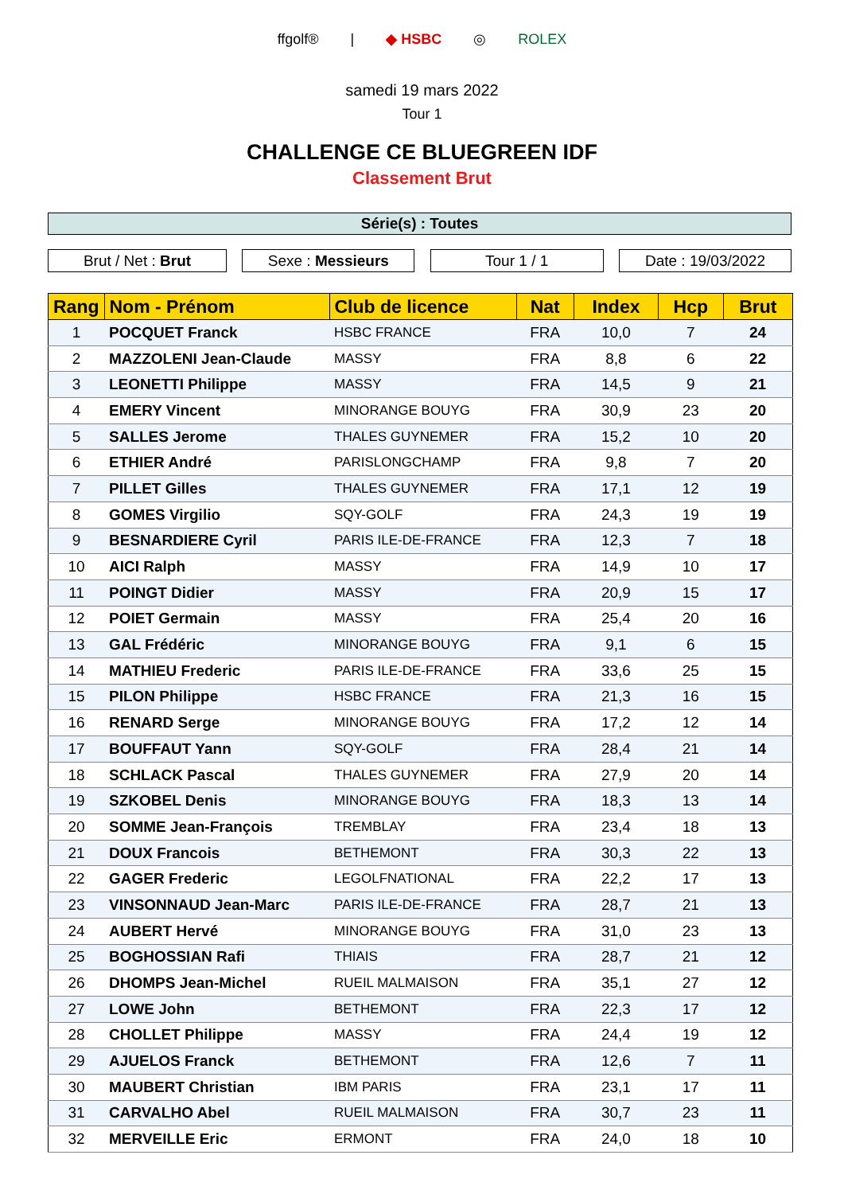ffgolf® | ◆ HSBC ◎ ROLEX
samedi 19 mars 2022
Tour 1
CHALLENGE CE BLUEGREEN IDF
Classement Brut
Série(s) : Toutes
Brut / Net : Brut Sexe : Messieurs Tour 1 / 1 Date : 19/03/2022
| Rang | Nom - Prénom | Club de licence | Nat | Index | Hcp | Brut |
| --- | --- | --- | --- | --- | --- | --- |
| 1 | POCQUET Franck | HSBC FRANCE | FRA | 10,0 | 7 | 24 |
| 2 | MAZZOLENI Jean-Claude | MASSY | FRA | 8,8 | 6 | 22 |
| 3 | LEONETTI Philippe | MASSY | FRA | 14,5 | 9 | 21 |
| 4 | EMERY Vincent | MINORANGE BOUYG | FRA | 30,9 | 23 | 20 |
| 5 | SALLES Jerome | THALES GUYNEMER | FRA | 15,2 | 10 | 20 |
| 6 | ETHIER André | PARISLONGCHAMP | FRA | 9,8 | 7 | 20 |
| 7 | PILLET Gilles | THALES GUYNEMER | FRA | 17,1 | 12 | 19 |
| 8 | GOMES Virgilio | SQY-GOLF | FRA | 24,3 | 19 | 19 |
| 9 | BESNARDIERE Cyril | PARIS ILE-DE-FRANCE | FRA | 12,3 | 7 | 18 |
| 10 | AICI Ralph | MASSY | FRA | 14,9 | 10 | 17 |
| 11 | POINGT Didier | MASSY | FRA | 20,9 | 15 | 17 |
| 12 | POIET Germain | MASSY | FRA | 25,4 | 20 | 16 |
| 13 | GAL Frédéric | MINORANGE BOUYG | FRA | 9,1 | 6 | 15 |
| 14 | MATHIEU Frederic | PARIS ILE-DE-FRANCE | FRA | 33,6 | 25 | 15 |
| 15 | PILON Philippe | HSBC FRANCE | FRA | 21,3 | 16 | 15 |
| 16 | RENARD Serge | MINORANGE BOUYG | FRA | 17,2 | 12 | 14 |
| 17 | BOUFFAUT Yann | SQY-GOLF | FRA | 28,4 | 21 | 14 |
| 18 | SCHLACK Pascal | THALES GUYNEMER | FRA | 27,9 | 20 | 14 |
| 19 | SZKOBEL Denis | MINORANGE BOUYG | FRA | 18,3 | 13 | 14 |
| 20 | SOMME Jean-François | TREMBLAY | FRA | 23,4 | 18 | 13 |
| 21 | DOUX Francois | BETHEMONT | FRA | 30,3 | 22 | 13 |
| 22 | GAGER Frederic | LEGOLFNATIONAL | FRA | 22,2 | 17 | 13 |
| 23 | VINSONNAUD Jean-Marc | PARIS ILE-DE-FRANCE | FRA | 28,7 | 21 | 13 |
| 24 | AUBERT Hervé | MINORANGE BOUYG | FRA | 31,0 | 23 | 13 |
| 25 | BOGHOSSIAN Rafi | THIAIS | FRA | 28,7 | 21 | 12 |
| 26 | DHOMPS Jean-Michel | RUEIL MALMAISON | FRA | 35,1 | 27 | 12 |
| 27 | LOWE John | BETHEMONT | FRA | 22,3 | 17 | 12 |
| 28 | CHOLLET Philippe | MASSY | FRA | 24,4 | 19 | 12 |
| 29 | AJUELOS Franck | BETHEMONT | FRA | 12,6 | 7 | 11 |
| 30 | MAUBERT Christian | IBM PARIS | FRA | 23,1 | 17 | 11 |
| 31 | CARVALHO Abel | RUEIL MALMAISON | FRA | 30,7 | 23 | 11 |
| 32 | MERVEILLE Eric | ERMONT | FRA | 24,0 | 18 | 10 |